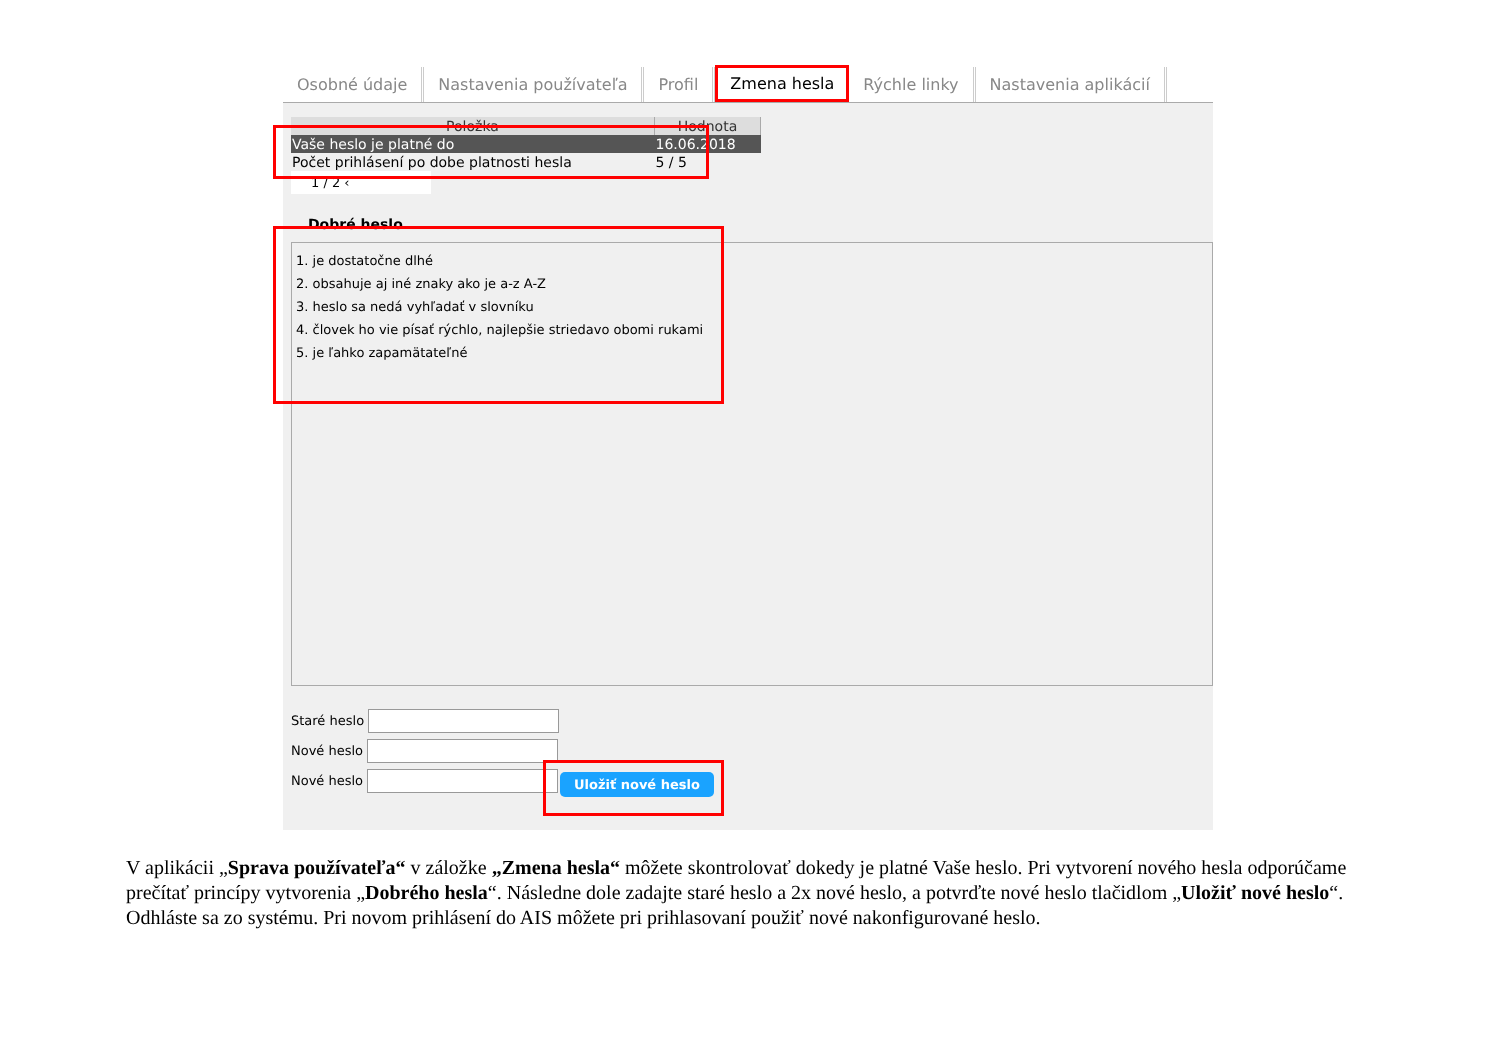Osobné údaje Nastavenia používateľa Profil Zmena hesla Rýchle linky Nastavenia aplikácií
| Položka | Hodnota |
| --- | --- |
| Vaše heslo je platné do | 16.06.2018 |
| Počet prihlásení po dobe platnosti hesla | 5 / 5 |
1 / 2 ‹
Dobré heslo
1. je dostatočne dlhé
2. obsahuje aj iné znaky ako je a-z A-Z
3. heslo sa nedá vyhľadať v slovníku
4. človek ho vie písať rýchlo, najlepšie striedavo obomi rukami
5. je ľahko zapamätateľné
Staré heslo
Nové heslo
Nové heslo
Uložiť nové heslo
V aplikácii „Sprava používateľa“ v záložke „Zmena hesla“ môžete skontrolovať dokedy je platné Vaše heslo. Pri vytvorení nového hesla odporúčame prečítať princípy vytvorenia „Dobrého hesla“. Následne dole zadajte staré heslo a 2x nové heslo, a potvrďte nové heslo tlačidlom „Uložiť nové heslo“. Odhláste sa zo systému. Pri novom prihlásení do AIS môžete pri prihlasovaní použiť nové nakonfigurované heslo.